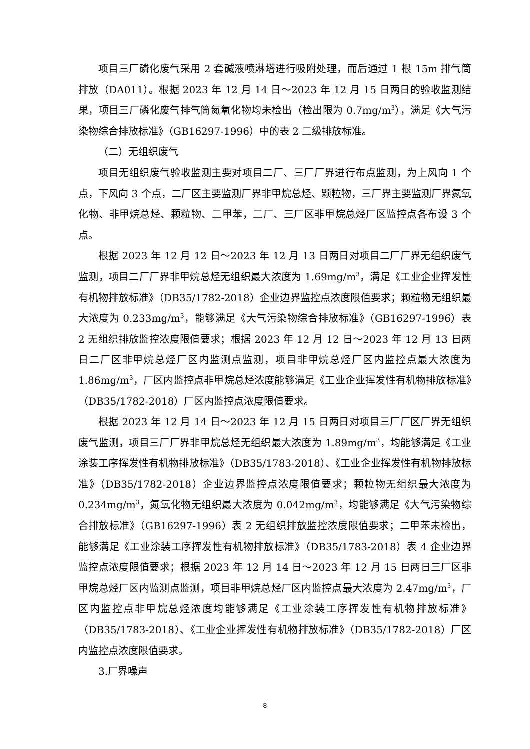项目三厂磷化废气采用 2 套碱液喷淋塔进行吸附处理，而后通过 1 根 15m 排气筒排放（DA011）。根据 2023 年 12 月 14 日～2023 年 12 月 15 日两日的验收监测结果，项目三厂磷化废气排气筒氮氧化物均未检出（检出限为 0.7mg/m<sup>3</sup>），满足《大气污染物综合排放标准》（GB16297-1996）中的表 2 二级排放标准。
（二）无组织废气
项目无组织废气验收监测主要对项目二厂、三厂厂界进行布点监测，为上风向 1 个点，下风向 3 个点，二厂区主要监测厂界非甲烷总烃、颗粒物，三厂界主要监测厂界氮氧化物、非甲烷总烃、颗粒物、二甲苯，二厂、三厂区非甲烷总烃厂区监控点各布设 3 个点。
根据 2023 年 12 月 12 日～2023 年 12 月 13 日两日对项目二厂厂界无组织废气监测，项目二厂厂界非甲烷总烃无组织最大浓度为 1.69mg/m<sup>3</sup>，满足《工业企业挥发性有机物排放标准》（DB35/1782-2018）企业边界监控点浓度限值要求；颗粒物无组织最大浓度为 0.233mg/m<sup>3</sup>，能够满足《大气污染物综合排放标准》（GB16297-1996）表 2 无组织排放监控浓度限值要求；根据 2023 年 12 月 12 日～2023 年 12 月 13 日两日二厂区非甲烷总烃厂区内监测点监测，项目非甲烷总烃厂区内监控点最大浓度为 1.86mg/m<sup>3</sup>，厂区内监控点非甲烷总烃浓度能够满足《工业企业挥发性有机物排放标准》（DB35/1782-2018）厂区内监控点浓度限值要求。
根据 2023 年 12 月 14 日～2023 年 12 月 15 日两日对项目三厂厂区厂界无组织废气监测，项目三厂厂界非甲烷总烃无组织最大浓度为 1.89mg/m<sup>3</sup>，均能够满足《工业涂装工序挥发性有机物排放标准》（DB35/1783-2018）、《工业企业挥发性有机物排放标准》（DB35/1782-2018）企业边界监控点浓度限值要求；颗粒物无组织最大浓度为 0.234mg/m<sup>3</sup>，氮氧化物无组织最大浓度为 0.042mg/m<sup>3</sup>，均能够满足《大气污染物综合排放标准》（GB16297-1996）表 2 无组织排放监控浓度限值要求；二甲苯未检出，能够满足《工业涂装工序挥发性有机物排放标准》（DB35/1783-2018）表 4 企业边界监控点浓度限值要求；根据 2023 年 12 月 14 日～2023 年 12 月 15 日两日三厂区非甲烷总烃厂区内监测点监测，项目非甲烷总烃厂区内监控点最大浓度为 2.47mg/m<sup>3</sup>，厂区内监控点非甲烷总烃浓度均能够满足《工业涂装工序挥发性有机物排放标准》（DB35/1783-2018）、《工业企业挥发性有机物排放标准》（DB35/1782-2018）厂区内监控点浓度限值要求。
3.厂界噪声
8